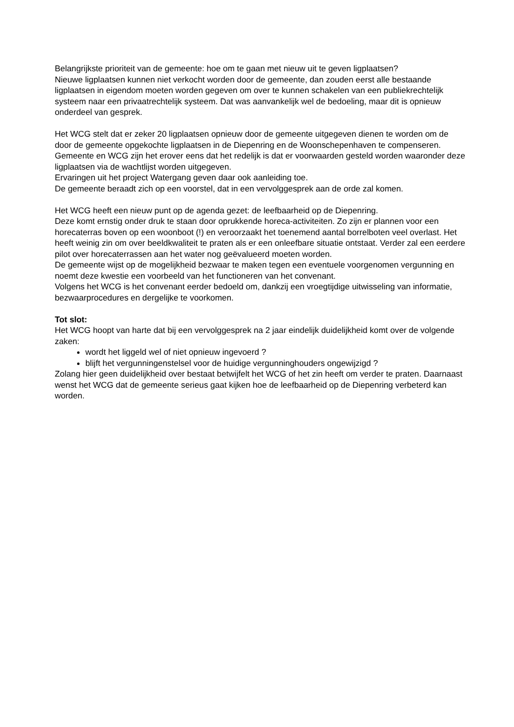Belangrijkste prioriteit van de gemeente: hoe om te gaan met nieuw uit te geven ligplaatsen?
Nieuwe ligplaatsen kunnen niet verkocht worden door de gemeente, dan zouden eerst alle bestaande ligplaatsen in eigendom moeten worden gegeven om over te kunnen schakelen van een publiekrechtelijk systeem naar een privaatrechtelijk systeem. Dat was aanvankelijk wel de bedoeling, maar dit is opnieuw onderdeel van gesprek.
Het WCG stelt dat er zeker 20 ligplaatsen opnieuw door de gemeente uitgegeven dienen te worden om de door de gemeente opgekochte ligplaatsen in de Diepenring en de Woonschepenhaven te compenseren.
Gemeente en WCG zijn het erover eens dat het redelijk is dat er voorwaarden gesteld worden waaronder deze ligplaatsen via de wachtlijst worden uitgegeven.
Ervaringen uit het project Watergang geven daar ook aanleiding toe.
De gemeente beraadt zich op een voorstel, dat in een vervolggesprek aan de orde zal komen.
Het WCG heeft een nieuw punt op de agenda gezet: de leefbaarheid op de Diepenring.
Deze komt ernstig onder druk te staan door oprukkende horeca-activiteiten. Zo zijn er plannen voor een horecaterras boven op een woonboot (!) en veroorzaakt het toenemend aantal borrelboten veel overlast. Het heeft weinig zin om over beeldkwaliteit te praten als er een onleefbare situatie ontstaat. Verder zal een eerdere pilot over horecaterrassen aan het water nog geëvalueerd moeten worden.
De gemeente wijst op de mogelijkheid bezwaar te maken tegen een eventuele voorgenomen vergunning en noemt deze kwestie een voorbeeld van het functioneren van het convenant.
Volgens het WCG is het convenant eerder bedoeld om, dankzij een vroegtijdige uitwisseling van informatie, bezwaarprocedures en dergelijke te voorkomen.
Tot slot:
Het WCG hoopt van harte dat bij een vervolggesprek na 2 jaar eindelijk duidelijkheid komt over de volgende zaken:
wordt het liggeld wel of niet opnieuw ingevoerd ?
blijft het vergunningenstelsel voor de huidige vergunninghouders ongewijzigd ?
Zolang hier geen duidelijkheid over bestaat betwijfelt het WCG of het zin heeft om verder te praten. Daarnaast wenst het WCG dat de gemeente serieus gaat kijken hoe de leefbaarheid op de Diepenring verbeterd kan worden.